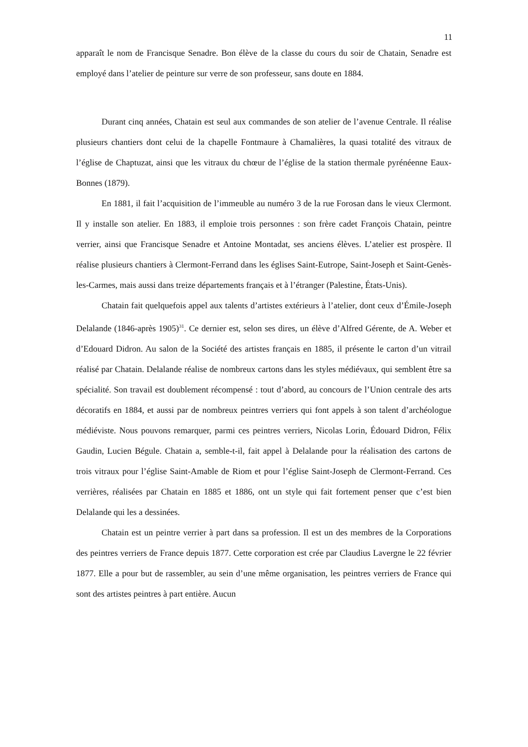11
apparaît le nom de Francisque Senadre. Bon élève de la classe du cours du soir de Chatain, Senadre est employé dans l’atelier de peinture sur verre de son professeur, sans doute en 1884.
Durant cinq années, Chatain est seul aux commandes de son atelier de l’avenue Centrale. Il réalise plusieurs chantiers dont celui de la chapelle Fontmaure à Chamalières, la quasi totalité des vitraux de l’église de Chaptuzat, ainsi que les vitraux du chœur de l’église de la station thermale pyrénéenne Eaux-Bonnes (1879).
En 1881, il fait l’acquisition de l’immeuble au numéro 3 de la rue Forosan dans le vieux Clermont. Il y installe son atelier. En 1883, il emploie trois personnes : son frère cadet François Chatain, peintre verrier, ainsi que Francisque Senadre et Antoine Montadat, ses anciens élèves. L’atelier est prospère. Il réalise plusieurs chantiers à Clermont-Ferrand dans les églises Saint-Eutrope, Saint-Joseph et Saint-Genès-les-Carmes, mais aussi dans treize départements français et à l’étranger (Palestine, États-Unis).
Chatain fait quelquefois appel aux talents d’artistes extérieurs à l’atelier, dont ceux d’Émile-Joseph Delalande (1846-après 1905)<sup>31</sup>. Ce dernier est, selon ses dires, un élève d’Alfred Gérente, de A. Weber et d’Edouard Didron. Au salon de la Société des artistes français en 1885, il présente le carton d’un vitrail réalisé par Chatain. Delalande réalise de nombreux cartons dans les styles médiévaux, qui semblent être sa spécialité. Son travail est doublement récompensé : tout d’abord, au concours de l’Union centrale des arts décoratifs en 1884, et aussi par de nombreux peintres verriers qui font appels à son talent d’archéologue médiéviste. Nous pouvons remarquer, parmi ces peintres verriers, Nicolas Lorin, Édouard Didron, Félix Gaudin, Lucien Bégule. Chatain a, semble-t-il, fait appel à Delalande pour la réalisation des cartons de trois vitraux pour l’église Saint-Amable de Riom et pour l’église Saint-Joseph de Clermont-Ferrand. Ces verrières, réalisées par Chatain en 1885 et 1886, ont un style qui fait fortement penser que c’est bien Delalande qui les a dessinées.
Chatain est un peintre verrier à part dans sa profession. Il est un des membres de la Corporations des peintres verriers de France depuis 1877. Cette corporation est crée par Claudius Lavergne le 22 février 1877. Elle a pour but de rassembler, au sein d’une même organisation, les peintres verriers de France qui sont des artistes peintres à part entière. Aucun